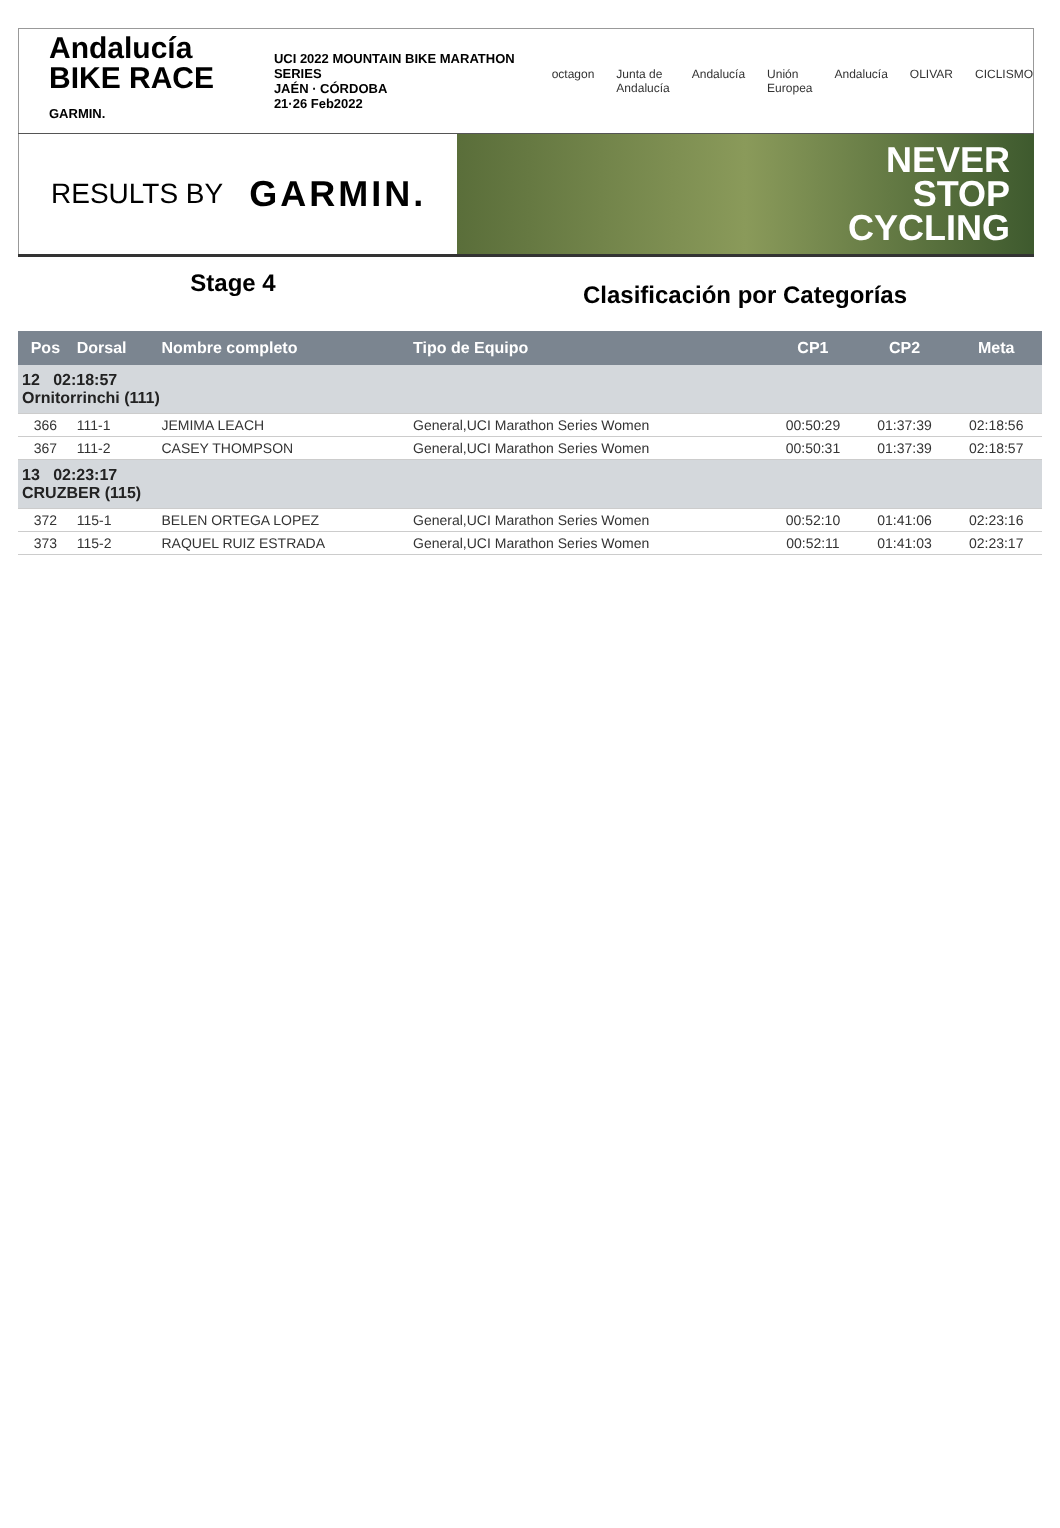Andalucía
BIKE RACE GARMIN.
UCI 2022 MOUNTAIN BIKE MARATHON SERIES
JAÉN · CÓRDOBA
21·26 Feb2022
octagon Junta de Andalucía Andalucía Unión Europea Andalucía OLIVAR CICLISMO
RESULTS BY GARMIN.
NEVER
STOP
CYCLING
Stage 4
Clasificación por Categorías
| Pos | Dorsal | Nombre completo | Tipo de Equipo | CP1 | CP2 | Meta |
| --- | --- | --- | --- | --- | --- | --- |
| 12 02:18:57 Ornitorrinchi (111) | | | | | | |
| 366 | 111-1 | JEMIMA LEACH | General,UCI Marathon Series Women | 00:50:29 | 01:37:39 | 02:18:56 |
| 367 | 111-2 | CASEY THOMPSON | General,UCI Marathon Series Women | 00:50:31 | 01:37:39 | 02:18:57 |
| 13 02:23:17 CRUZBER (115) | | | | | | |
| 372 | 115-1 | BELEN ORTEGA LOPEZ | General,UCI Marathon Series Women | 00:52:10 | 01:41:06 | 02:23:16 |
| 373 | 115-2 | RAQUEL RUIZ ESTRADA | General,UCI Marathon Series Women | 00:52:11 | 01:41:03 | 02:23:17 |